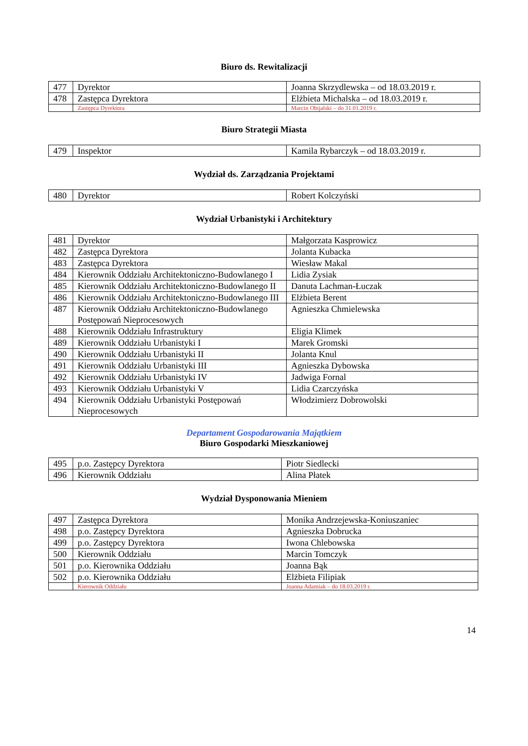Biuro ds. Rewitalizacji
| 477 | Dyrektor | Joanna Skrzydlewska – od 18.03.2019 r. |
| 478 | Zastępca Dyrektora | Elżbieta Michalska – od 18.03.2019 r. |
| | Zastępca Dyrektora | Marcin Obijalski – do 31.01.2019 r. |
Biuro Strategii Miasta
| 479 | Inspektor | Kamila Rybarczyk – od 18.03.2019 r. |
Wydział ds. Zarządzania Projektami
| 480 | Dyrektor | Robert Kolczyński |
Wydział Urbanistyki i Architektury
| 481 | Dyrektor | Małgorzata Kasprowicz |
| 482 | Zastępca Dyrektora | Jolanta Kubacka |
| 483 | Zastępca Dyrektora | Wiesław Makal |
| 484 | Kierownik Oddziału Architektoniczno-Budowlanego I | Lidia Zysiak |
| 485 | Kierownik Oddziału Architektoniczno-Budowlanego II | Danuta Lachman-Łuczak |
| 486 | Kierownik Oddziału Architektoniczno-Budowlanego III | Elżbieta Berent |
| 487 | Kierownik Oddziału Architektoniczno-Budowlanego Postępowań Nieprocesowych | Agnieszka Chmielewska |
| 488 | Kierownik Oddziału Infrastruktury | Eligia Klimek |
| 489 | Kierownik Oddziału Urbanistyki I | Marek Gromski |
| 490 | Kierownik Oddziału Urbanistyki II | Jolanta Knul |
| 491 | Kierownik Oddziału Urbanistyki III | Agnieszka Dybowska |
| 492 | Kierownik Oddziału Urbanistyki IV | Jadwiga Fornal |
| 493 | Kierownik Oddziału Urbanistyki V | Lidia Czarczyńska |
| 494 | Kierownik Oddziału Urbanistyki Postępowań Nieprocesowych | Włodzimierz Dobrowolski |
Departament Gospodarowania Majątkiem
Biuro Gospodarki Mieszkaniowej
| 495 | p.o. Zastępcy Dyrektora | Piotr Siedlecki |
| 496 | Kierownik Oddziału | Alina Płatek |
Wydział Dysponowania Mieniem
| 497 | Zastępca Dyrektora | Monika Andrzejewska-Koniuszaniec |
| 498 | p.o. Zastępcy Dyrektora | Agnieszka Dobrucka |
| 499 | p.o. Zastępcy Dyrektora | Iwona Chlebowska |
| 500 | Kierownik Oddziału | Marcin Tomczyk |
| 501 | p.o. Kierownika Oddziału | Joanna Bąk |
| 502 | p.o. Kierownika Oddziału | Elżbieta Filipiak |
| | Kierownik Oddziału | Joanna Adamiak – do 18.03.2019 r. |
14